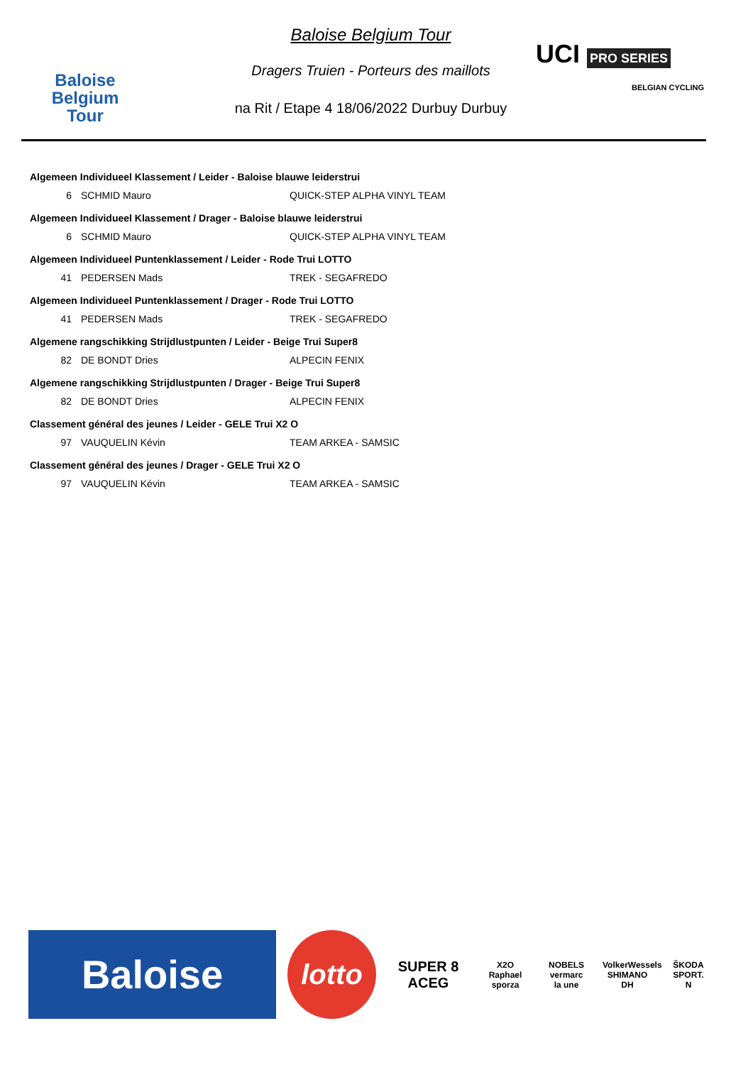Baloise
Belgium
Tour
Baloise Belgium Tour
Dragers Truien - Porteurs des maillots
na Rit / Etape 4 18/06/2022 Durbuy Durbuy
UCI PRO SERIES
BELGIAN CYCLING
Algemeen Individueel Klassement / Leider - Baloise blauwe leiderstrui
| 6 | SCHMID Mauro | QUICK-STEP ALPHA VINYL TEAM |
Algemeen Individueel Klassement / Drager - Baloise blauwe leiderstrui
| 6 | SCHMID Mauro | QUICK-STEP ALPHA VINYL TEAM |
Algemeen Individueel Puntenklassement / Leider - Rode Trui LOTTO
| 41 | PEDERSEN Mads | TREK - SEGAFREDO |
Algemeen Individueel Puntenklassement / Drager - Rode Trui LOTTO
| 41 | PEDERSEN Mads | TREK - SEGAFREDO |
Algemene rangschikking Strijdlustpunten / Leider - Beige Trui Super8
| 82 | DE BONDT Dries | ALPECIN FENIX |
Algemene rangschikking Strijdlustpunten / Drager - Beige Trui Super8
| 82 | DE BONDT Dries | ALPECIN FENIX |
Classement général des jeunes / Leider - GELE Trui X2 O
| 97 | VAUQUELIN Kévin | TEAM ARKEA - SAMSIC |
Classement général des jeunes / Drager - GELE Trui X2 O
| 97 | VAUQUELIN Kévin | TEAM ARKEA - SAMSIC |
Baloise
lotto
SUPER 8
ACEG
X2O
Raphael
sporza
NOBELS
vermarc
la une
VolkerWessels
SHIMANO
DH
ŠKODA
SPORT.
N